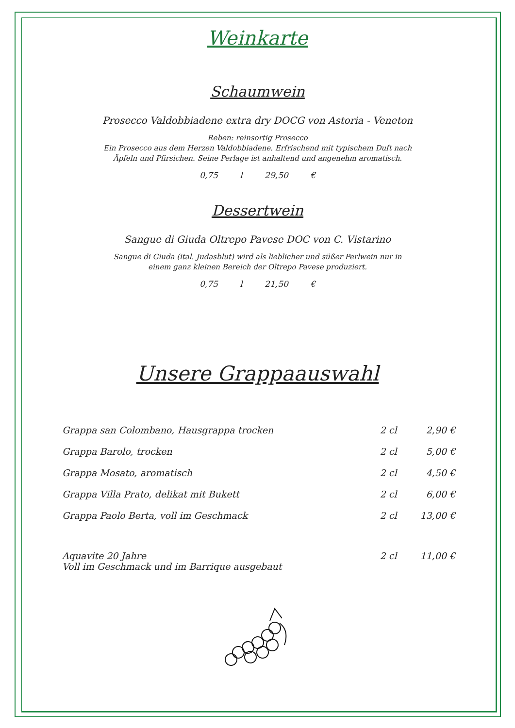Weinkarte
Schaumwein
Prosecco Valdobbiadene extra dry DOCG von Astoria - Veneton
Reben: reinsortig Prosecco
Ein Prosecco aus dem Herzen Valdobbiadene. Erfrischend mit typischem Duft nach
Äpfeln und Pfirsichen. Seine Perlage ist anhaltend und angenehm aromatisch.
0,75 l 29,50 €
Dessertwein
Sangue di Giuda Oltrepo Pavese DOC von C. Vistarino
Sangue di Giuda (ital. Judasblut) wird als lieblicher und süßer Perlwein nur in
einem ganz kleinen Bereich der Oltrepo Pavese produziert.
0,75 l 21,50 €
Unsere Grappaauswahl
| Grappa san Colombano, Hausgrappa trocken | 2 cl | 2,90 € |
| Grappa Barolo, trocken | 2 cl | 5,00 € |
| Grappa Mosato, aromatisch | 2 cl | 4,50 € |
| Grappa Villa Prato, delikat mit Bukett | 2 cl | 6,00 € |
| Grappa Paolo Berta, voll im Geschmack | 2 cl | 13,00 € |
| Aquavite 20 Jahre Voll im Geschmack und im Barrique ausgebaut | 2 cl | 11,00 € |